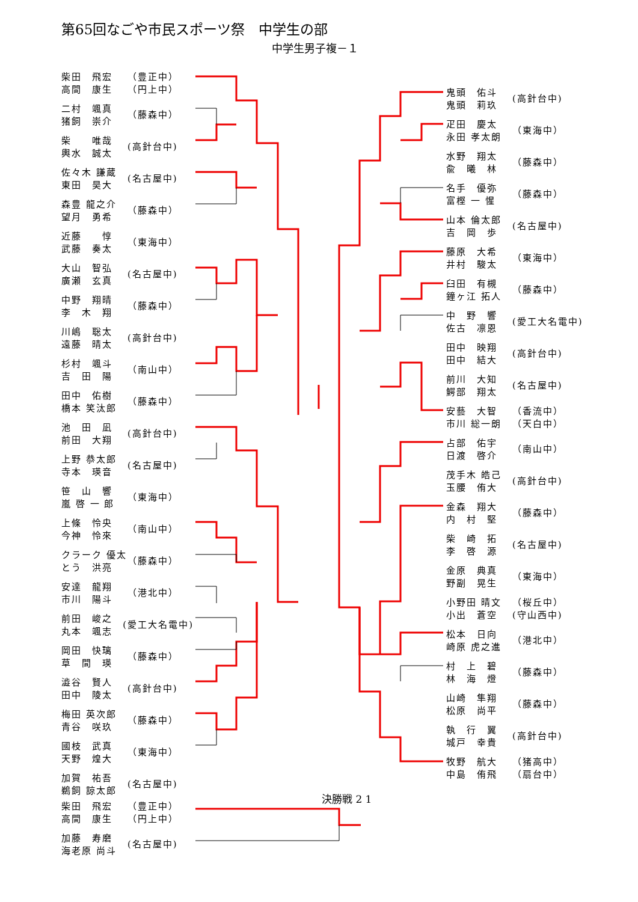第65回なごや市民スポーツ祭　中学生の部
中学生男子複－１
柴田　飛宏
高間　康生
（豊正中）
（円上中）
二村　颯真
猪飼　崇介
（藤森中）
柴　　唯哉
輿水　誠太
(高針台中)
佐々木 謙蔵
東田　昊大
(名古屋中)
森豊 龍之介
望月　勇希
（藤森中）
近藤　　惇
武藤　奏太
（東海中）
大山　智弘
廣瀬　玄真
(名古屋中)
中野　翔晴
李　木　翔
（藤森中）
川嶋　聡太
遠藤　晴太
(高針台中)
杉村　颯斗
吉　田　陽
（南山中）
田中　佑樹
橋本 笑汰郎
（藤森中）
池　田　凪
前田　大翔
(高針台中)
上野 恭太郎
寺本　瑛音
(名古屋中)
笹　山　響
嵐 啓 一 郎
（東海中）
上條　怜央
今神　怜來
（南山中）
クラーク 優太
とう　洪亮
（藤森中）
安達　龍翔
市川　陽斗
（港北中）
前田　峻之
丸本　颯志
(愛工大名電中)
岡田　快璃
草　間　瑛
（藤森中）
澁谷　賢人
田中　陵太
(高針台中)
梅田 英次郎
青谷　咲玖
（藤森中）
國枝　武真
天野　煌大
（東海中）
加賀　祐吾
鵜飼 諒太郎
(名古屋中)
鬼頭　佑斗
鬼頭　莉玖
(高針台中)
疋田　慶太
永田 孝太朗
（東海中）
水野　翔太
兪　曦　林
（藤森中）
名手　優弥
富樫 一 惺
（藤森中）
山本 倫太郎
吉　岡　歩
(名古屋中)
藤原　大希
井村　駿太
（東海中）
臼田　有槻
鐘ヶ江 拓人
（藤森中）
中　野　響
佐古　凛恩
(愛工大名電中)
田中　映翔
田中　結大
(高針台中)
前川　大知
鰐部　翔太
(名古屋中)
安藝　大智
市川 総一朗
（香流中）
（天白中）
占部　佑宇
日渡　啓介
（南山中）
茂手木 皓己
玉腰　侑大
(高針台中)
金森　翔大
内　村　堅
（藤森中）
柴　崎　拓
李　啓　源
(名古屋中)
金原　典真
野副　晃生
（東海中）
小野田 晴文
小出　蒼空
（桜丘中）
(守山西中)
松本　日向
崎原 虎之進
（港北中）
村　上　碧
林　海　燈
（藤森中）
山崎　隼翔
松原　尚平
（藤森中）
執　行　翼
城戸　幸貴
(高針台中)
牧野　航大
中島　侑飛
（猪高中）
（扇台中）
決勝戦 2 1
柴田　飛宏
高間　康生
（豊正中）
（円上中）
加藤　寿磨
海老原 尚斗
(名古屋中)